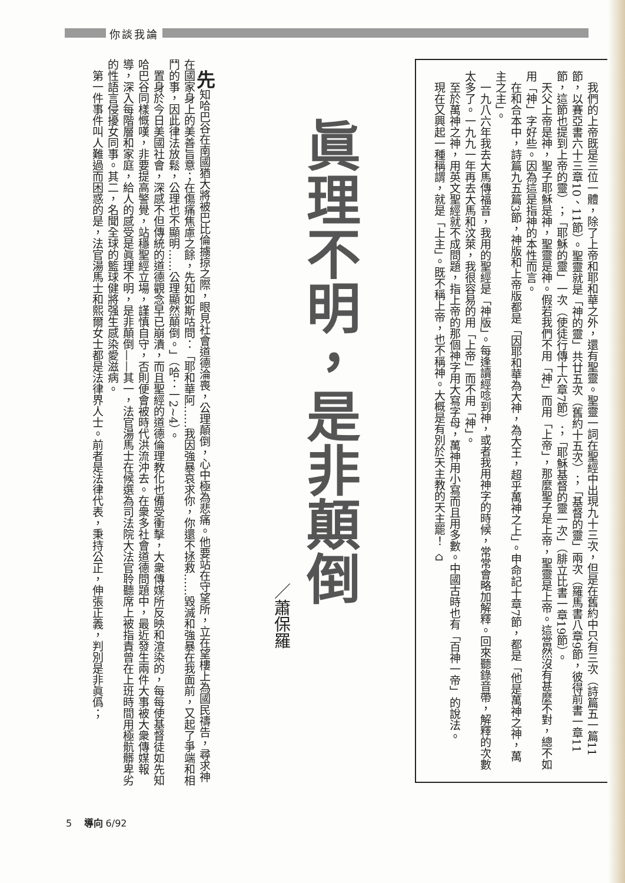你談我論
我們的上帝既是三位一體，除了上帝和耶和華之外，還有聖靈。聖靈一詞在聖經中出現九十三次，但是在舊約中只有三次（詩篇五一篇11節，以賽亞書六十三章10、11節）。聖靈就是「神的靈」共廿五次（舊約十五次）；「基督的靈」兩次（羅馬書八章9節，彼得前書一章11節，這節也提到上帝的靈）；「耶穌的靈」一次（使徒行傳十六章7節）；「耶穌基督的靈一次」（腓立比書一章19節）。
天父上帝是神，聖子耶穌是神，聖靈是神。假若我們不用「神」而用「上帝」，那麼聖子是上帝，聖靈是上帝。這當然沒有甚麼不對，總不如用「神」字好些。因為這是指神的本性而言。
在和合本中，詩篇九五篇3節，神版和上帝版都是「因耶和華為大神，為大王，超乎萬神之上」。申命記十章7節，都是「他是萬神之神，萬主之主」。
一九八六年我去大馬傳福音，我用的聖經是「神版」。每逢讀經唸到神，或者我用神字的時候，常常會略加解釋。回來聽錄音帶，解釋的次數太多了。一九九一年再去大馬和汶萊，我很容易的用「上帝」而不用「神」。
至於萬神之神，用英文聖經就不成問題，指上帝的那個神字用大寫字母，萬神用小寫而且用多數。中國古時也有「百神一帝」的說法。
現在又興起一種稱謂，就是「上主」。既不稱上帝，也不稱神。大概是有別於天主教的天主罷！ ⌂
眞理不明，是非顛倒
／蕭保羅
先知哈巴谷在南國猶大將被巴比倫擄掠之際，眼見社會道德淪喪，公理顛倒，心中極為悲痛。他要站在守望所，立在望樓上為國民禱告，尋求神在國家身上的美善旨意；在傷痛焦慮之餘，先知如斯咕問：「耶和華阿……我因強暴哀求你，你還不拯救……毀滅和強暴在我面前，又起了爭端和相鬥的事，因此律法放鬆，公理也不顯明……公理顯然顛倒。」（哈：一2~4）。
置身於今日美國社會，深感不但傳統的道德觀念早已崩潰，而且聖經的道德倫理教化也備受衝擊，大衆傳媒所反映和渲染的，每每使基督徒如先知哈巴谷同樣慨嘆，非要提高警覺，站穩聖經立場，謹慎自守，否則便會被時代洪流沖去。在衆多社會道德問題中，最近發生兩件大事被大衆傳媒報導，深入每階層和家庭，給人的感受是眞理不明，是非顛倒——其一，法官湯馬士在候選為司法院大法官聆聽席上被指責曾在上班時間用極骯髒卑劣的性語言侵擾女同事。其二，名聞全球的籃球健將强生感染愛滋病。
第一件事件叫人難過而困惑的是，法官湯馬士和熙爾女士都是法律界人士。前者是法律代表，秉持公正，伸張正義，判別是非眞僞；
5 導向 6/92